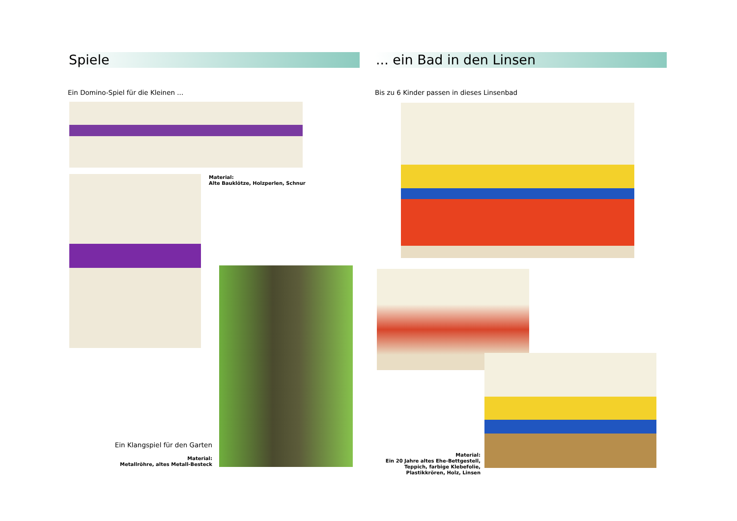Spiele
Ein Domino-Spiel für die Kleinen ...
Material:
Alte Bauklötze, Holzperlen, Schnur
Ein Klangspiel für den Garten
Material:
Metallröhre, altes Metall-Besteck
... ein Bad in den Linsen
Bis zu 6 Kinder passen in dieses Linsenbad
Material:
Ein 20 Jahre altes Ehe-Bettgestell, Teppich, farbige Klebefolie, Plastikkrören, Holz, Linsen